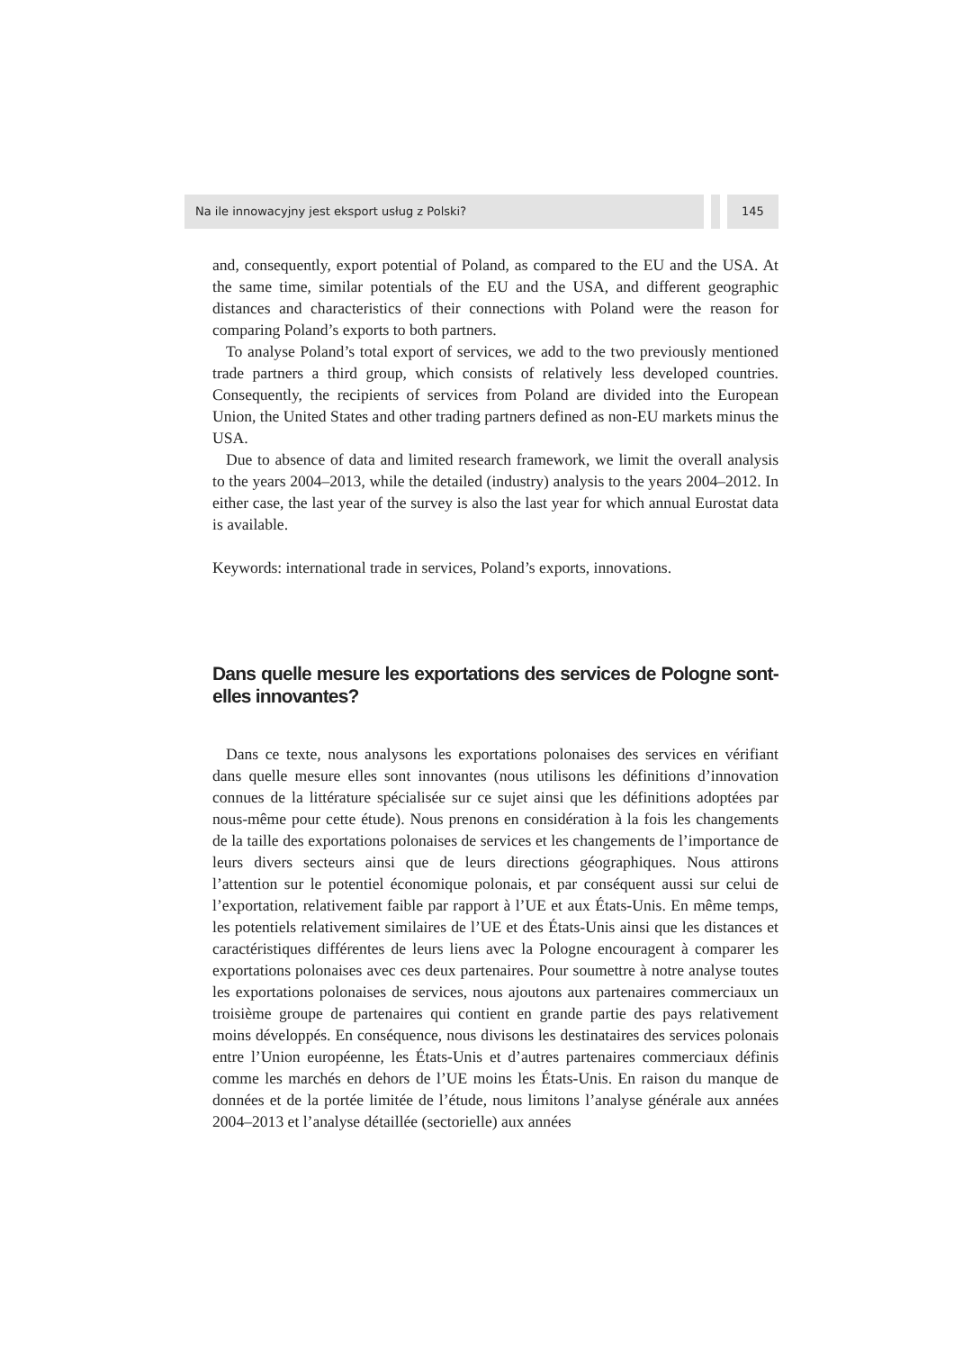Na ile innowacyjny jest eksport usług z Polski? 145
and, consequently, export potential of Poland, as compared to the EU and the USA. At the same time, similar potentials of the EU and the USA, and different geographic distances and characteristics of their connections with Poland were the reason for comparing Poland’s exports to both partners.
To analyse Poland’s total export of services, we add to the two previously mentioned trade partners a third group, which consists of relatively less developed countries. Consequently, the recipients of services from Poland are divided into the European Union, the United States and other trading partners defined as non-EU markets minus the USA.
Due to absence of data and limited research framework, we limit the overall analysis to the years 2004–2013, while the detailed (industry) analysis to the years 2004–2012. In either case, the last year of the survey is also the last year for which annual Eurostat data is available.
Keywords: international trade in services, Poland’s exports, innovations.
Dans quelle mesure les exportations des services de Pologne sont-elles innovantes?
Dans ce texte, nous analysons les exportations polonaises des services en vérifiant dans quelle mesure elles sont innovantes (nous utilisons les définitions d’innovation connues de la littérature spécialisée sur ce sujet ainsi que les définitions adoptées par nous-même pour cette étude). Nous prenons en considération à la fois les changements de la taille des exportations polonaises de services et les changements de l’importance de leurs divers secteurs ainsi que de leurs directions géographiques. Nous attirons l’attention sur le potentiel économique polonais, et par conséquent aussi sur celui de l’exportation, relativement faible par rapport à l’UE et aux États-Unis. En même temps, les potentiels relativement similaires de l’UE et des États-Unis ainsi que les distances et caractéristiques différentes de leurs liens avec la Pologne encouragent à comparer les exportations polonaises avec ces deux partenaires. Pour soumettre à notre analyse toutes les exportations polonaises de services, nous ajoutons aux partenaires commerciaux un troisième groupe de partenaires qui contient en grande partie des pays relativement moins développés. En conséquence, nous divisons les destinataires des services polonais entre l’Union européenne, les États-Unis et d’autres partenaires commerciaux définis comme les marchés en dehors de l’UE moins les États-Unis. En raison du manque de données et de la portée limitée de l’étude, nous limitons l’analyse générale aux années 2004–2013 et l’analyse détaillée (sectorielle) aux années